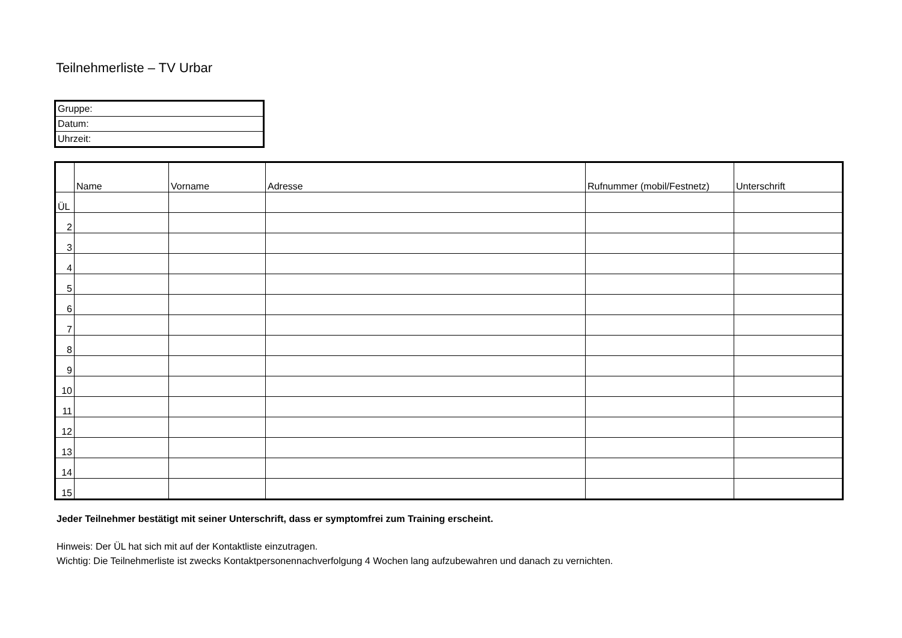Teilnehmerliste – TV Urbar
| Gruppe: |
| Datum: |
| Uhrzeit: |
| | Name | Vorname | Adresse | Rufnummer (mobil/Festnetz) | Unterschrift |
| --- | --- | --- | --- | --- | --- |
| ÜL | | | | | |
| 2 | | | | | |
| 3 | | | | | |
| 4 | | | | | |
| 5 | | | | | |
| 6 | | | | | |
| 7 | | | | | |
| 8 | | | | | |
| 9 | | | | | |
| 10 | | | | | |
| 11 | | | | | |
| 12 | | | | | |
| 13 | | | | | |
| 14 | | | | | |
| 15 | | | | | |
Jeder Teilnehmer bestätigt mit seiner Unterschrift, dass er symptomfrei zum Training erscheint.
Hinweis: Der ÜL hat sich mit auf der Kontaktliste einzutragen.
Wichtig: Die Teilnehmerliste ist zwecks Kontaktpersonennachverfolgung 4 Wochen lang aufzubewahren und danach zu vernichten.